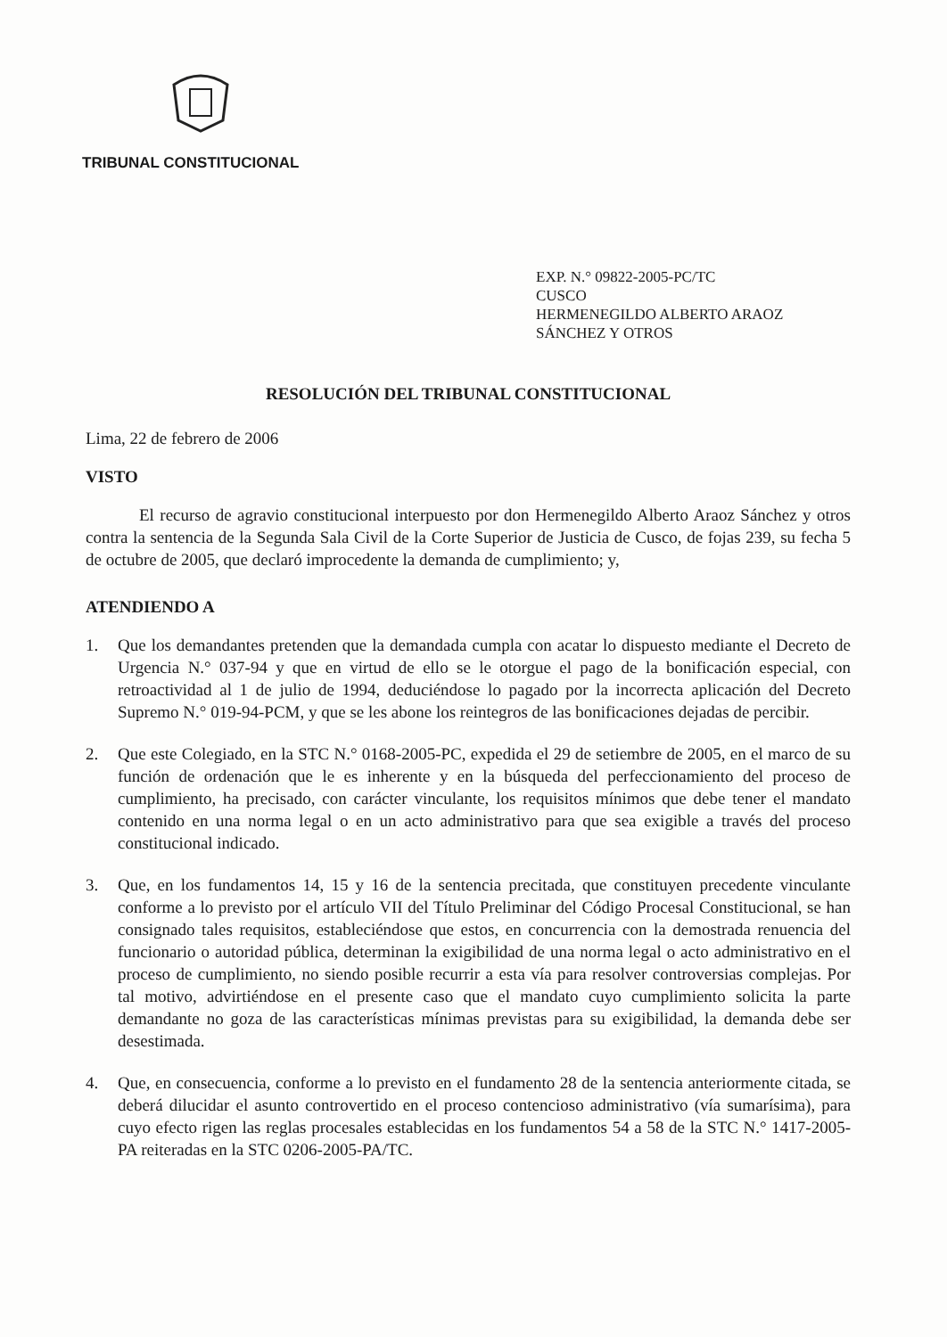TRIBUNAL CONSTITUCIONAL
EXP. N.° 09822-2005-PC/TC
CUSCO
HERMENEGILDO ALBERTO ARAOZ
SÁNCHEZ Y OTROS
RESOLUCIÓN DEL TRIBUNAL CONSTITUCIONAL
Lima, 22 de febrero de 2006
VISTO
El recurso de agravio constitucional interpuesto por don Hermenegildo Alberto Araoz Sánchez y otros contra la sentencia de la Segunda Sala Civil de la Corte Superior de Justicia de Cusco, de fojas 239, su fecha 5 de octubre de 2005, que declaró improcedente la demanda de cumplimiento; y,
ATENDIENDO A
1. Que los demandantes pretenden que la demandada cumpla con acatar lo dispuesto mediante el Decreto de Urgencia N.° 037-94 y que en virtud de ello se le otorgue el pago de la bonificación especial, con retroactividad al 1 de julio de 1994, deduciéndose lo pagado por la incorrecta aplicación del Decreto Supremo N.° 019-94-PCM, y que se les abone los reintegros de las bonificaciones dejadas de percibir.
2. Que este Colegiado, en la STC N.° 0168-2005-PC, expedida el 29 de setiembre de 2005, en el marco de su función de ordenación que le es inherente y en la búsqueda del perfeccionamiento del proceso de cumplimiento, ha precisado, con carácter vinculante, los requisitos mínimos que debe tener el mandato contenido en una norma legal o en un acto administrativo para que sea exigible a través del proceso constitucional indicado.
3. Que, en los fundamentos 14, 15 y 16 de la sentencia precitada, que constituyen precedente vinculante conforme a lo previsto por el artículo VII del Título Preliminar del Código Procesal Constitucional, se han consignado tales requisitos, estableciéndose que estos, en concurrencia con la demostrada renuencia del funcionario o autoridad pública, determinan la exigibilidad de una norma legal o acto administrativo en el proceso de cumplimiento, no siendo posible recurrir a esta vía para resolver controversias complejas. Por tal motivo, advirtiéndose en el presente caso que el mandato cuyo cumplimiento solicita la parte demandante no goza de las características mínimas previstas para su exigibilidad, la demanda debe ser desestimada.
4. Que, en consecuencia, conforme a lo previsto en el fundamento 28 de la sentencia anteriormente citada, se deberá dilucidar el asunto controvertido en el proceso contencioso administrativo (vía sumarísima), para cuyo efecto rigen las reglas procesales establecidas en los fundamentos 54 a 58 de la STC N.° 1417-2005-PA reiteradas en la STC 0206-2005-PA/TC.